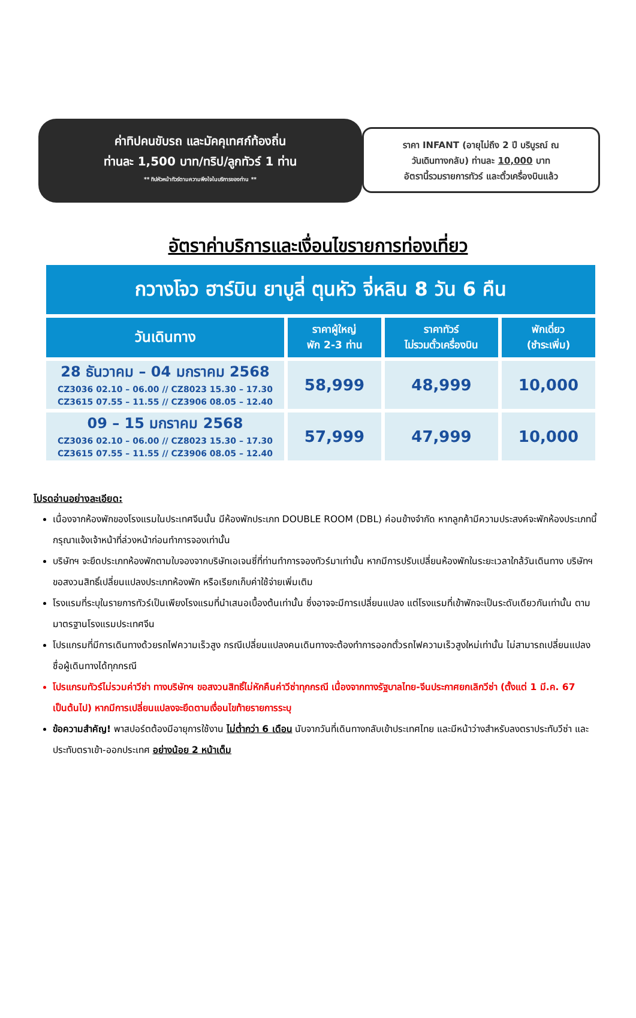ค่าทิปคนขับรถ และมัคคุเทศก์ท้องถิ่น
ท่านละ 1,500 บาท/ทริป/ลูกทัวร์ 1 ท่าน
** ทิปหัวหน้าทัวร์ตามความพึงใจในบริการของท่าน **
ราคา INFANT (อายุไม่ถึง 2 ปี บริบูรณ์ ณ
วันเดินทางกลับ) ท่านละ 10,000 บาท
อัตรานี้รวมรายการทัวร์ และตั๋วเครื่องบินแล้ว
อัตราค่าบริการและเงื่อนไขรายการท่องเที่ยว
| กวางโจว ฮาร์บิน ยาบูลี่ ตุนหัว จี่หลิน 8 วัน 6 คืน | | | |
| วันเดินทาง | ราคาผู้ใหญ่ พัก 2-3 ท่าน | ราคาทัวร์ ไม่รวมตั๋วเครื่องบิน | พักเดี่ยว (ชำระเพิ่ม) |
| 28 ธันวาคม – 04 มกราคม 2568 CZ3036 02.10 – 06.00 // CZ8023 15.30 – 17.30 CZ3615 07.55 – 11.55 // CZ3906 08.05 – 12.40 | 58,999 | 48,999 | 10,000 |
| 09 – 15 มกราคม 2568 CZ3036 02.10 – 06.00 // CZ8023 15.30 – 17.30 CZ3615 07.55 – 11.55 // CZ3906 08.05 – 12.40 | 57,999 | 47,999 | 10,000 |
โปรดอ่านอย่างละเอียด:
เนื่องจากห้องพักของโรงแรมในประเทศจีนนั้น มีห้องพักประเภท DOUBLE ROOM (DBL) ค่อนข้างจำกัด หากลูกค้ามีความประสงค์จะพักห้องประเภทนี้ กรุณาแจ้งเจ้าหน้าที่ล่วงหน้าก่อนทำการจองเท่านั้น
บริษัทฯ จะยึดประเภทห้องพักตามใบจองจากบริษัทเอเจนซี่ที่ท่านทำการจองทัวร์มาเท่านั้น หากมีการปรับเปลี่ยนห้องพักในระยะเวลาใกล้วันเดินทาง บริษัทฯ ขอสงวนสิทธิ์เปลี่ยนแปลงประเภทห้องพัก หรือเรียกเก็บค่าใช้จ่ายเพิ่มเติม
โรงแรมที่ระบุในรายการทัวร์เป็นเพียงโรงแรมที่นำเสนอเบื้องต้นเท่านั้น ซึ่งอาจจะมีการเปลี่ยนแปลง แต่โรงแรมที่เข้าพักจะเป็นระดับเดียวกันเท่านั้น ตามมาตรฐานโรงแรมประเทศจีน
โปรแกรมที่มีการเดินทางด้วยรถไฟความเร็วสูง กรณีเปลี่ยนแปลงคนเดินทางจะต้องทำการออกตั๋วรถไฟความเร็วสูงใหม่เท่านั้น ไม่สามารถเปลี่ยนแปลงชื่อผู้เดินทางได้ทุกกรณี
โปรแกรมทัวร์ไม่รวมค่าวีซ่า ทางบริษัทฯ ขอสงวนสิทธิ์ไม่หักคืนค่าวีซ่าทุกกรณี เนื่องจากทางรัฐบาลไทย-จีนประกาศยกเลิกวีซ่า (ตั้งแต่ 1 มี.ค. 67 เป็นต้นไป) หากมีการเปลี่ยนแปลงจะยึดตามเงื่อนไขท้ายรายการระบุ
ข้อความสำคัญ! พาสปอร์ตต้องมีอายุการใช้งาน ไม่ต่ำกว่า 6 เดือน นับจากวันที่เดินทางกลับเข้าประเทศไทย และมีหน้าว่างสำหรับลงตราประทับวีซ่า และประทับตราเข้า-ออกประเทศ อย่างน้อย 2 หน้าเต็ม